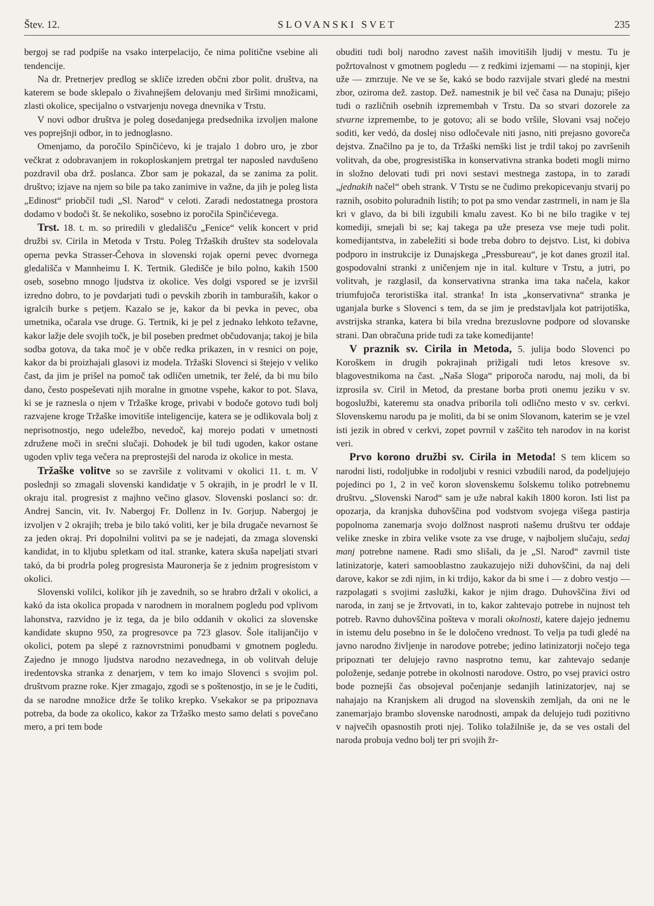Štev. 12. SLOVANSKI SVET 235
bergoj se rad podpiše na vsako interpelacijo, če nima politične vsebine ali tendencije.
Na dr. Pretnerjev predlog se skliče izreden občni zbor polit. društva, na katerem se bode sklepalo o živahnejšem delovanju med širšimi množicami, zlasti okolice, specijalno o vstvarjenju novega dnevnika v Trstu.
V novi odbor društva je poleg dosedanjega predsednika izvoljen malone ves poprejšnji odbor, in to jednoglasno.
Omenjamo, da poročilo Spinčićevo, ki je trajalo 1 dobro uro, je zbor večkrat z odobravanjem in rokoploskanjem pretrgal ter naposled navdušeno pozdravil oba drž. poslanca. Zbor sam je pokazal, da se zanima za polit. društvo; izjave na njem so bile pa tako zanimive in važne, da jih je poleg lista „Edinost“ priobčil tudi „Sl. Narod“ v celoti. Zaradi nedostatnega prostora dodamo v bodoči št. še nekoliko, sosebno iz poročila Spinčićevega.
Trst. 18. t. m. so priredili v gledališču „Fenice“ velik koncert v prid družbi sv. Cirila in Metoda v Trstu. Poleg Tržaških društev sta sodelovala operna pevka Strasser-Čehova in slovenski rojak operni pevec dvornega gledališča v Mannheimu I. K. Tertnik. Gledišče je bilo polno, kakih 1500 oseb, sosebno mnogo ljudstva iz okolice. Ves dolgi vspored se je izvršil izredno dobro, to je povdarjati tudi o pevskih zborih in tamburaših, kakor o igralcih burke s petjem. Kazalo se je, kakor da bi pevka in pevec, oba umetnika, očarala vse druge. G. Tertnik, ki je pel z jednako lehkoto težavne, kakor lažje dele svojih točk, je bil poseben predmet občudovanja; takoj je bila sodba gotova, da taka moč je v obče redka prikazen, in v resnici on poje, kakor da bi proizhajali glasovi iz modela. Tržaški Slovenci si štejejo v veliko čast, da jim je prišel na pomoč tak odličen umetnik, ter želé, da bi mu bilo dano, često pospeševati njih moralne in gmotne vspehe, kakor to pot. Slava, ki se je raznesla o njem v Tržaške kroge, privabi v bodoče gotovo tudi bolj razvajene kroge Tržaške imovitiše inteligencije, katera se je odlikovala bolj z neprisotnostjo, nego udeležbo, nevedoč, kaj morejo podati v umetnosti združene moči in srečni slučaji. Dohodek je bil tudi ugoden, kakor ostane ugoden vpliv tega večera na preprostejši del naroda iz okolice in mesta.
Tržaške volitve so se završile z volitvami v okolici 11. t. m. V poslednji so zmagali slovenski kandidatje v 5 okrajih, in je prodrl le v II. okraju ital. progresist z majhno večino glasov. Slovenski poslanci so: dr. Andrej Sancin, vit. Iv. Nabergoj Fr. Dollenz in Iv. Gorjup. Nabergoj je izvoljen v 2 okrajih; treba je bilo takó voliti, ker je bila drugače nevarnost še za jeden okraj. Pri dopolnilni volitvi pa se je nadejati, da zmaga slovenski kandidat, in to kljubu spletkam od ital. stranke, katera skuša napeljati stvari takó, da bi prodrla poleg progresista Mauronerja še z jednim progresistom v okolici.
Slovenski volilci, kolikor jih je zavednih, so se hrabro držali v okolici, a kakó da ista okolica propada v narodnem in moralnem pogledu pod vplivom lahonstva, razvidno je iz tega, da je bilo oddanih v okolici za slovenske kandidate skupno 950, za progresovce pa 723 glasov. Šole italijančijo v okolici, potem pa slepé z raznovrstnimi ponudbami v gmotnem pogledu. Zajedno je mnogo ljudstva narodno nezavednega, in ob volitvah deluje iredentovska stranka z denarjem, v tem ko imajo Slovenci s svojim pol. društvom prazne roke. Kjer zmagajo, zgodi se s poštenostjo, in se je le čuditi, da se narodne množice drže še toliko krepko. Vsekakor se pa pripoznava potreba, da bode za okolico, kakor za Tržaško mesto samo delati s povečano mero, a pri tem bode
obuditi tudi bolj narodno zavest naših imovitiših ljudij v mestu. Tu je požrtovalnost v gmotnem pogledu — z redkimi izjemami — na stopinji, kjer uže — zmrzuje. Ne ve se še, kakó se bodo razvijale stvari gledé na mestni zbor, oziroma dež. zastop. Dež. namestnik je bil več časa na Dunaju; pišejo tudi o različnih osebnih izpremembah v Trstu. Da so stvari dozorele za stvarne izpremembe, to je gotovo; ali se bodo vršile, Slovani vsaj nočejo soditi, ker vedó, da doslej niso odločevale niti jasno, niti prejasno govoreča dejstva. Značilno pa je to, da Tržaški nemški list je trdil takoj po završenih volitvah, da obe, progresistiška in konservativna stranka bodeti mogli mirno in složno delovati tudi pri novi sestavi mestnega zastopa, in to zaradi „jednakih načel“ obeh strank. V Trstu se ne čudimo prekopicevanju stvarij po raznih, osobito poluradnih listih; to pot pa smo vendar zastrmeli, in nam je šla kri v glavo, da bi bili izgubili kmalu zavest. Ko bi ne bilo tragike v tej komediji, smejali bi se; kaj takega pa uže preseza vse meje tudi polit. komedijantstva, in zabeležiti si bode treba dobro to dejstvo. List, ki dobiva podporo in instrukcije iz Dunajskega „Pressbureau“, je kot danes grozil ital. gospodovalni stranki z uničenjem nje in ital. kulture v Trstu, a jutri, po volitvah, je razglasil, da konservativna stranka ima taka načela, kakor triumfujoča teroristiška ital. stranka! In ista „konservativna“ stranka je uganjala burke s Slovenci s tem, da se jim je predstavljala kot patrijotiška, avstrijska stranka, katera bi bila vredna brezuslovne podpore od slovanske strani. Dan obračuna pride tudi za take komedijante!
V praznik sv. Cirila in Metoda, 5. julija bodo Slovenci po Koroškem in drugih pokrajinah prižigali tudi letos kresove sv. blagovestnikoma na čast. „Naša Sloga“ priporoča narodu, naj moli, da bi izprosila sv. Ciril in Metod, da prestane borba proti onemu jeziku v sv. bogoslužbi, kateremu sta onadva priborila toli odlično mesto v sv. cerkvi. Slovenskemu narodu pa je moliti, da bi se onim Slovanom, katerim se je vzel isti jezik in obred v cerkvi, zopet povrnil v zaščito teh narodov in na korist veri.
Prvo korono družbi sv. Cirila in Metoda! S tem klicem so narodni listi, rodoljubke in rodoljubi v resnici vzbudili narod, da podeljujejo pojedinci po 1, 2 in več koron slovenskemu šolskemu toliko potrebnemu društvu. „Slovenski Narod“ sam je uže nabral kakih 1800 koron. Isti list pa opozarja, da kranjska duhovščina pod vodstvom svojega višega pastirja popolnoma zanemarja svojo dolžnost nasproti našemu društvu ter oddaje velike zneske in zbira velike vsote za vse druge, v najboljem slučaju, sedaj manj potrebne namene. Radi smo slišali, da je „Sl. Narod“ zavrnil tiste latinizatorje, kateri samooblastno zaukazujejo niži duhovščini, da naj deli darove, kakor se zdi njim, in ki trdijo, kakor da bi sme i — z dobro vestjo — razpolagati s svojimi zaslužki, kakor je njim drago. Duhovščina živi od naroda, in zanj se je žrtvovati, in to, kakor zahtevajo potrebe in nujnost teh potreb. Ravno duhovščina pošteva v morali okolnosti, katere dajejo jednemu in istemu delu posebno in še le določeno vrednost. To velja pa tudi gledé na javno narodno življenje in narodove potrebe; jedino latinizatorji nočejo tega pripoznati ter delujejo ravno nasprotno temu, kar zahtevajo sedanje položenje, sedanje potrebe in okolnosti narodove. Ostro, po vsej pravici ostro bode poznejši čas obsojeval počenjanje sedanjih latinizatorjev, naj se nahajajo na Kranjskem ali drugod na slovenskih zemljah, da oni ne le zanemarjajo brambo slovenske narodnosti, ampak da delujejo tudi pozitivno v največih opasnostih proti njej. Toliko tolažilniše je, da se ves ostali del naroda probuja vedno bolj ter pri svojih žr-